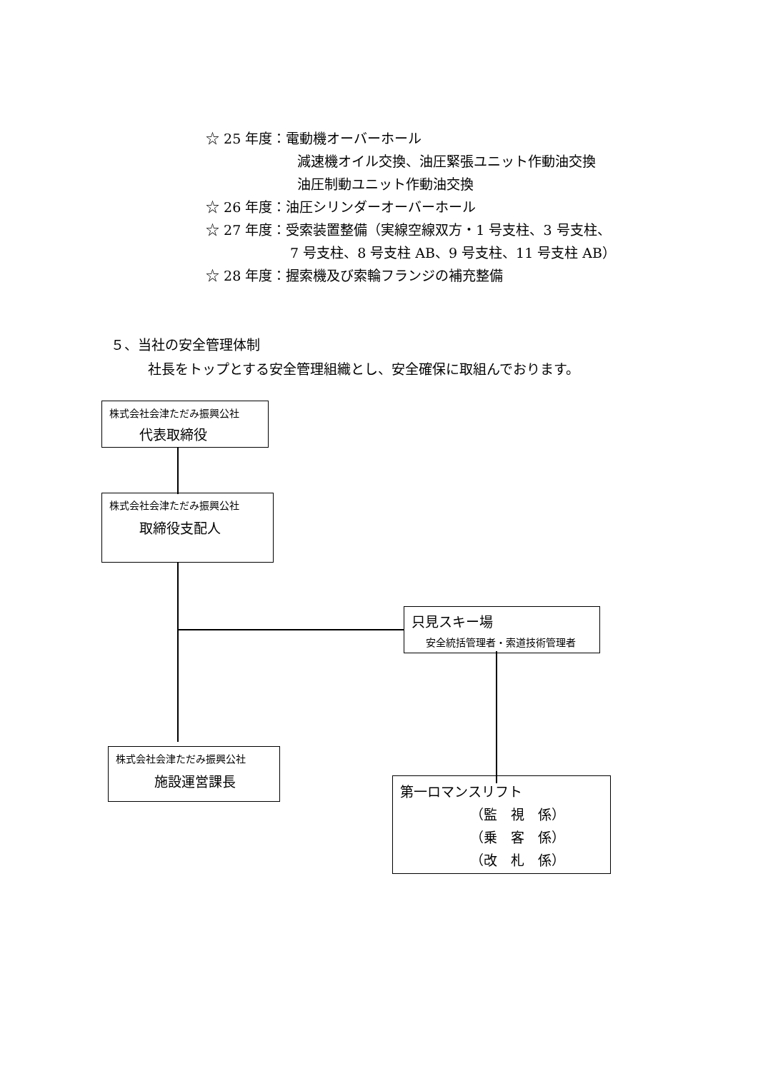☆ 25 年度：電動機オーバーホール
減速機オイル交換、油圧緊張ユニット作動油交換
油圧制動ユニット作動油交換
☆ 26 年度：油圧シリンダーオーバーホール
☆ 27 年度：受索装置整備（実線空線双方・1 号支柱、3 号支柱、
7 号支柱、8 号支柱 AB、9 号支柱、11 号支柱 AB）
☆ 28 年度：握索機及び索輪フランジの補充整備
５、当社の安全管理体制
社長をトップとする安全管理組織とし、安全確保に取組んでおります。
株式会社会津ただみ振興公社
代表取締役
株式会社会津ただみ振興公社
取締役支配人
只見スキー場
安全統括管理者・索道技術管理者
株式会社会津ただみ振興公社
施設運営課長
第一ロマンスリフト
（監　視　係）
（乗　客　係）
（改　札　係）